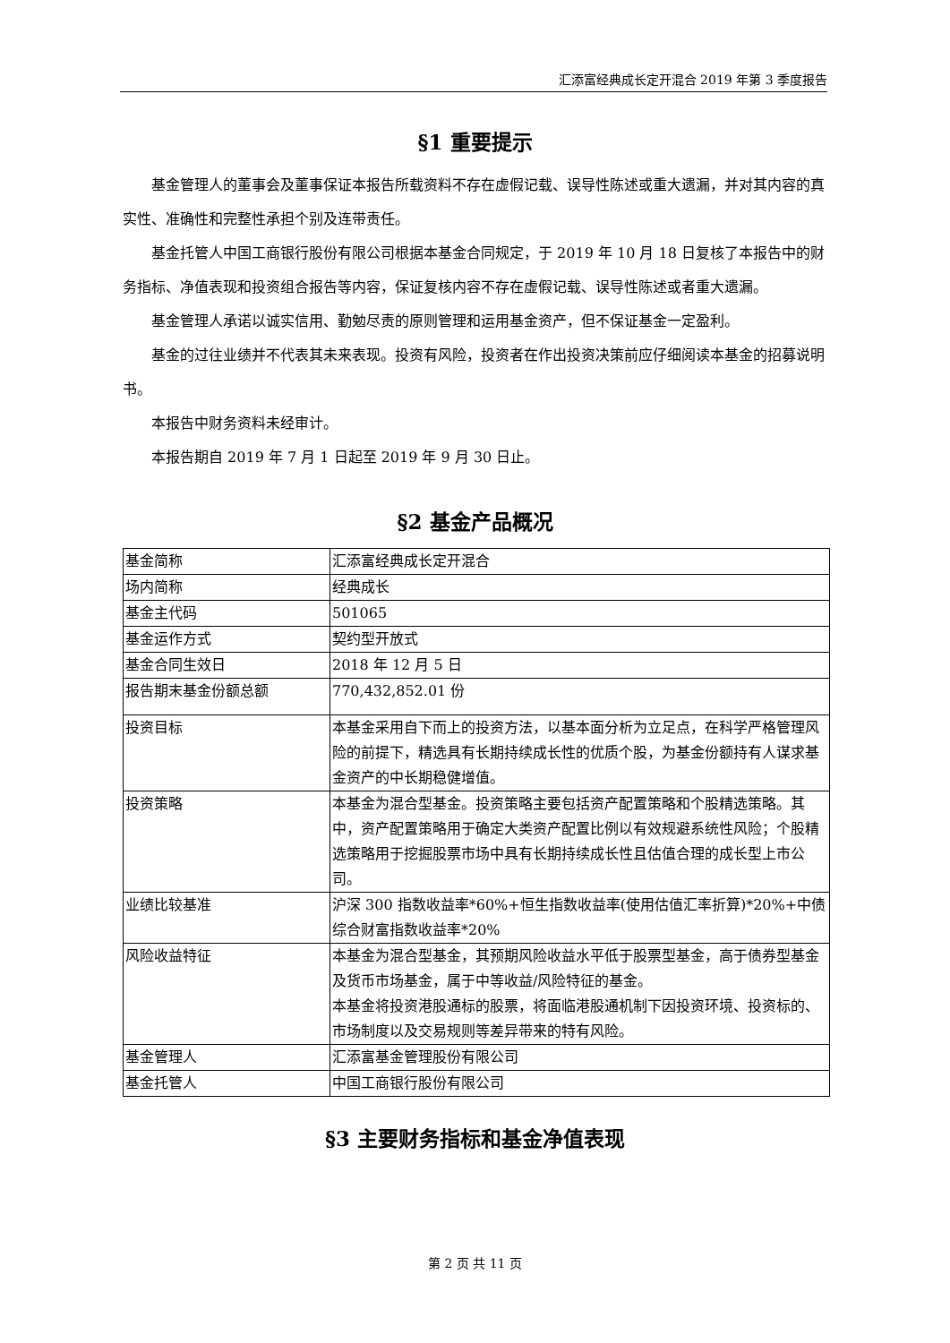汇添富经典成长定开混合 2019 年第 3 季度报告
§1 重要提示
基金管理人的董事会及董事保证本报告所载资料不存在虚假记载、误导性陈述或重大遗漏，并对其内容的真实性、准确性和完整性承担个别及连带责任。
基金托管人中国工商银行股份有限公司根据本基金合同规定，于 2019 年 10 月 18 日复核了本报告中的财务指标、净值表现和投资组合报告等内容，保证复核内容不存在虚假记载、误导性陈述或者重大遗漏。
基金管理人承诺以诚实信用、勤勉尽责的原则管理和运用基金资产，但不保证基金一定盈利。
基金的过往业绩并不代表其未来表现。投资有风险，投资者在作出投资决策前应仔细阅读本基金的招募说明书。
本报告中财务资料未经审计。
本报告期自 2019 年 7 月 1 日起至 2019 年 9 月 30 日止。
§2 基金产品概况
| 基金简称 | 汇添富经典成长定开混合 |
| 场内简称 | 经典成长 |
| 基金主代码 | 501065 |
| 基金运作方式 | 契约型开放式 |
| 基金合同生效日 | 2018 年 12 月 5 日 |
| 报告期末基金份额总额 | 770,432,852.01 份 |
| 投资目标 | 本基金采用自下而上的投资方法，以基本面分析为立足点，在科学严格管理风险的前提下，精选具有长期持续成长性的优质个股，为基金份额持有人谋求基金资产的中长期稳健增值。 |
| 投资策略 | 本基金为混合型基金。投资策略主要包括资产配置策略和个股精选策略。其中，资产配置策略用于确定大类资产配置比例以有效规避系统性风险；个股精选策略用于挖掘股票市场中具有长期持续成长性且估值合理的成长型上市公司。 |
| 业绩比较基准 | 沪深 300 指数收益率*60%+恒生指数收益率(使用估值汇率折算)*20%+中债综合财富指数收益率*20% |
| 风险收益特征 | 本基金为混合型基金，其预期风险收益水平低于股票型基金，高于债券型基金及货币市场基金，属于中等收益/风险特征的基金。 本基金将投资港股通标的股票，将面临港股通机制下因投资环境、投资标的、市场制度以及交易规则等差异带来的特有风险。 |
| 基金管理人 | 汇添富基金管理股份有限公司 |
| 基金托管人 | 中国工商银行股份有限公司 |
§3 主要财务指标和基金净值表现
第 2 页 共 11 页